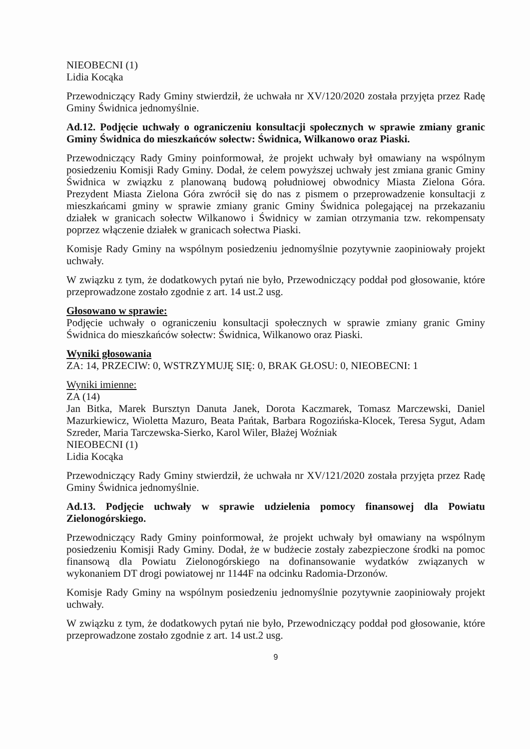NIEOBECNI (1)
Lidia Kocąka
Przewodniczący Rady Gminy stwierdził, że uchwała nr XV/120/2020 została przyjęta przez Radę Gminy Świdnica jednomyślnie.
Ad.12. Podjęcie uchwały o ograniczeniu konsultacji społecznych w sprawie zmiany granic Gminy Świdnica do mieszkańców sołectw: Świdnica, Wilkanowo oraz Piaski.
Przewodniczący Rady Gminy poinformował, że projekt uchwały był omawiany na wspólnym posiedzeniu Komisji Rady Gminy. Dodał, że celem powyższej uchwały jest zmiana granic Gminy Świdnica w związku z planowaną budową południowej obwodnicy Miasta Zielona Góra. Prezydent Miasta Zielona Góra zwrócił się do nas z pismem o przeprowadzenie konsultacji z mieszkańcami gminy w sprawie zmiany granic Gminy Świdnica polegającej na przekazaniu działek w granicach sołectw Wilkanowo i Świdnicy w zamian otrzymania tzw. rekompensaty poprzez włączenie działek w granicach sołectwa Piaski.
Komisje Rady Gminy na wspólnym posiedzeniu jednomyślnie pozytywnie zaopiniowały projekt uchwały.
W związku z tym, że dodatkowych pytań nie było, Przewodniczący poddał pod głosowanie, które przeprowadzone zostało zgodnie z art. 14 ust.2 usg.
Głosowano w sprawie:
Podjęcie uchwały o ograniczeniu konsultacji społecznych w sprawie zmiany granic Gminy Świdnica do mieszkańców sołectw: Świdnica, Wilkanowo oraz Piaski.
Wyniki głosowania
ZA: 14, PRZECIW: 0, WSTRZYMUJĘ SIĘ: 0, BRAK GŁOSU: 0, NIEOBECNI: 1
Wyniki imienne:
ZA (14)
Jan Bitka, Marek Bursztyn Danuta Janek, Dorota Kaczmarek, Tomasz Marczewski, Daniel Mazurkiewicz, Wioletta Mazuro, Beata Pańtak, Barbara Rogozińska-Klocek, Teresa Sygut, Adam Szreder, Maria Tarczewska-Sierko, Karol Wiler, Błażej Woźniak
NIEOBECNI (1)
Lidia Kocąka
Przewodniczący Rady Gminy stwierdził, że uchwała nr XV/121/2020 została przyjęta przez Radę Gminy Świdnica jednomyślnie.
Ad.13. Podjęcie uchwały w sprawie udzielenia pomocy finansowej dla Powiatu Zielonogórskiego.
Przewodniczący Rady Gminy poinformował, że projekt uchwały był omawiany na wspólnym posiedzeniu Komisji Rady Gminy. Dodał, że w budżecie zostały zabezpieczone środki na pomoc finansową dla Powiatu Zielonogórskiego na dofinansowanie wydatków związanych w wykonaniem DT drogi powiatowej nr 1144F na odcinku Radomia-Drzonów.
Komisje Rady Gminy na wspólnym posiedzeniu jednomyślnie pozytywnie zaopiniowały projekt uchwały.
W związku z tym, że dodatkowych pytań nie było, Przewodniczący poddał pod głosowanie, które przeprowadzone zostało zgodnie z art. 14 ust.2 usg.
9